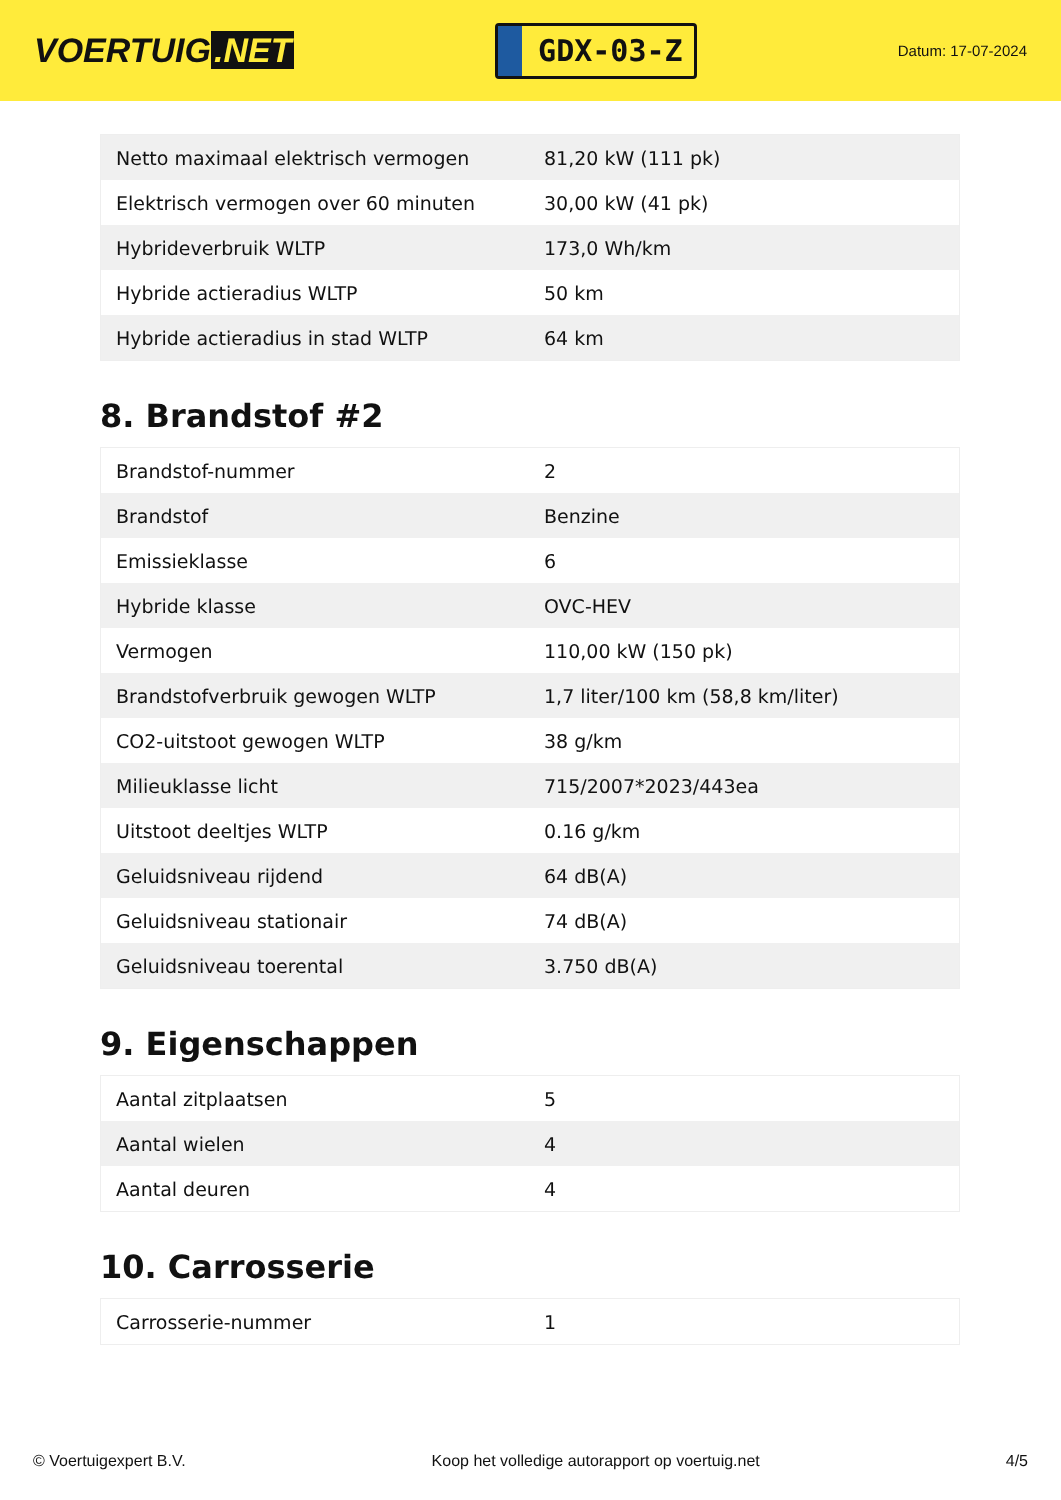VOERTUIG.NET
GDX-03-Z
Datum: 17-07-2024
| Netto maximaal elektrisch vermogen | 81,20 kW (111 pk) |
| Elektrisch vermogen over 60 minuten | 30,00 kW (41 pk) |
| Hybrideverbruik WLTP | 173,0 Wh/km |
| Hybride actieradius WLTP | 50 km |
| Hybride actieradius in stad WLTP | 64 km |
8. Brandstof #2
| Brandstof-nummer | 2 |
| Brandstof | Benzine |
| Emissieklasse | 6 |
| Hybride klasse | OVC-HEV |
| Vermogen | 110,00 kW (150 pk) |
| Brandstofverbruik gewogen WLTP | 1,7 liter/100 km (58,8 km/liter) |
| CO2-uitstoot gewogen WLTP | 38 g/km |
| Milieuklasse licht | 715/2007*2023/443ea |
| Uitstoot deeltjes WLTP | 0.16 g/km |
| Geluidsniveau rijdend | 64 dB(A) |
| Geluidsniveau stationair | 74 dB(A) |
| Geluidsniveau toerental | 3.750 dB(A) |
9. Eigenschappen
| Aantal zitplaatsen | 5 |
| Aantal wielen | 4 |
| Aantal deuren | 4 |
10. Carrosserie
| Carrosserie-nummer | 1 |
© Voertuigexpert B.V. Koop het volledige autorapport op voertuig.net 4/5